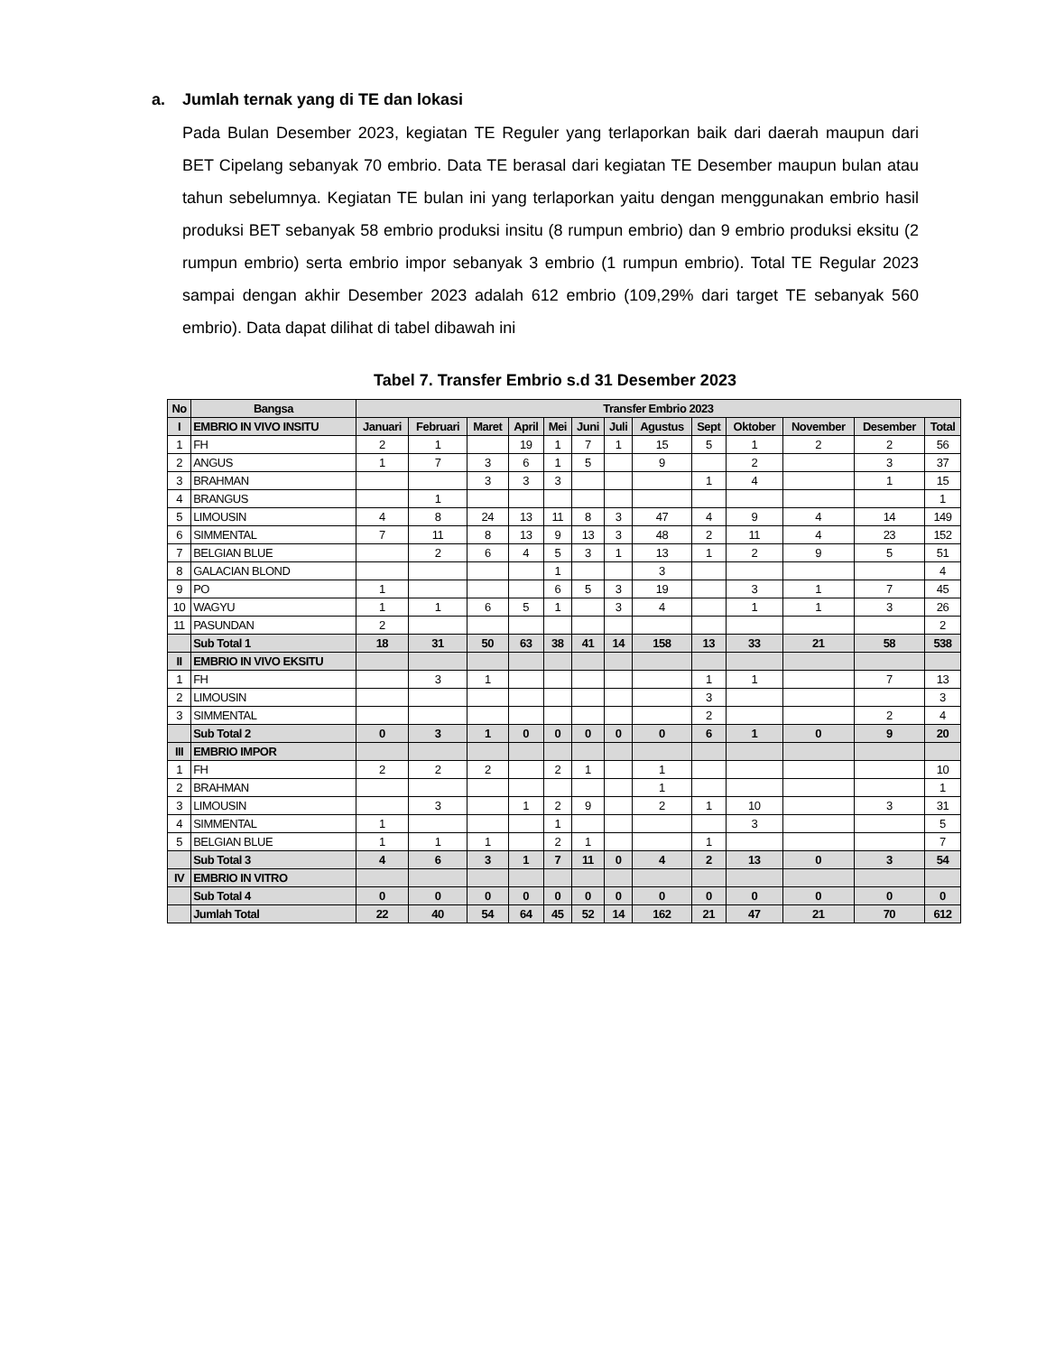a. Jumlah ternak yang di TE dan lokasi
Pada Bulan Desember 2023, kegiatan TE Reguler yang terlaporkan baik dari daerah maupun dari BET Cipelang sebanyak 70 embrio. Data TE berasal dari kegiatan TE Desember maupun bulan atau tahun sebelumnya. Kegiatan TE bulan ini yang terlaporkan yaitu dengan menggunakan embrio hasil produksi BET sebanyak 58 embrio produksi insitu (8 rumpun embrio) dan 9 embrio produksi eksitu (2 rumpun embrio) serta embrio impor sebanyak 3 embrio (1 rumpun embrio). Total TE Regular 2023 sampai dengan akhir Desember 2023 adalah 612 embrio (109,29% dari target TE sebanyak 560 embrio). Data dapat dilihat di tabel dibawah ini
Tabel 7. Transfer Embrio s.d 31 Desember 2023
| No | Bangsa | Transfer Embrio 2023 | | | | | | | | | | | | |
| --- | --- | --- | --- | --- | --- | --- | --- | --- | --- | --- | --- | --- | --- | --- |
| I | EMBRIO IN VIVO INSITU | Januari | Februari | Maret | April | Mei | Juni | Juli | Agustus | Sept | Oktober | November | Desember | Total |
| 1 | FH | 2 | 1 | | 19 | 1 | 7 | 1 | 15 | 5 | 1 | 2 | 2 | 56 |
| 2 | ANGUS | 1 | 7 | 3 | 6 | 1 | 5 | | 9 | | 2 | | 3 | 37 |
| 3 | BRAHMAN | | | 3 | 3 | 3 | | | | 1 | 4 | | 1 | 15 |
| 4 | BRANGUS | | 1 | | | | | | | | | | | 1 |
| 5 | LIMOUSIN | 4 | 8 | 24 | 13 | 11 | 8 | 3 | 47 | 4 | 9 | 4 | 14 | 149 |
| 6 | SIMMENTAL | 7 | 11 | 8 | 13 | 9 | 13 | 3 | 48 | 2 | 11 | 4 | 23 | 152 |
| 7 | BELGIAN BLUE | | 2 | 6 | 4 | 5 | 3 | 1 | 13 | 1 | 2 | 9 | 5 | 51 |
| 8 | GALACIAN BLOND | | | | | 1 | | | 3 | | | | | 4 |
| 9 | PO | 1 | | | | 6 | 5 | 3 | 19 | | 3 | 1 | 7 | 45 |
| 10 | WAGYU | 1 | 1 | 6 | 5 | 1 | | 3 | 4 | | 1 | 1 | 3 | 26 |
| 11 | PASUNDAN | 2 | | | | | | | | | | | | 2 |
| | Sub Total 1 | 18 | 31 | 50 | 63 | 38 | 41 | 14 | 158 | 13 | 33 | 21 | 58 | 538 |
| II | EMBRIO IN VIVO EKSITU | | | | | | | | | | | | | |
| 1 | FH | | 3 | 1 | | | | | | 1 | 1 | | 7 | 13 |
| 2 | LIMOUSIN | | | | | | | | | 3 | | | | 3 |
| 3 | SIMMENTAL | | | | | | | | | 2 | | | 2 | 4 |
| | Sub Total 2 | 0 | 3 | 1 | 0 | 0 | 0 | 0 | 0 | 6 | 1 | 0 | 9 | 20 |
| III | EMBRIO IMPOR | | | | | | | | | | | | | |
| 1 | FH | 2 | 2 | 2 | | 2 | 1 | | 1 | | | | | 10 |
| 2 | BRAHMAN | | | | | | | | 1 | | | | | 1 |
| 3 | LIMOUSIN | | 3 | | 1 | 2 | 9 | | 2 | 1 | 10 | | 3 | 31 |
| 4 | SIMMENTAL | 1 | | | | 1 | | | | | 3 | | | 5 |
| 5 | BELGIAN BLUE | 1 | 1 | 1 | | 2 | 1 | | | 1 | | | | 7 |
| | Sub Total 3 | 4 | 6 | 3 | 1 | 7 | 11 | 0 | 4 | 2 | 13 | 0 | 3 | 54 |
| IV | EMBRIO IN VITRO | | | | | | | | | | | | | |
| | Sub Total 4 | 0 | 0 | 0 | 0 | 0 | 0 | 0 | 0 | 0 | 0 | 0 | 0 | 0 |
| | Jumlah Total | 22 | 40 | 54 | 64 | 45 | 52 | 14 | 162 | 21 | 47 | 21 | 70 | 612 |